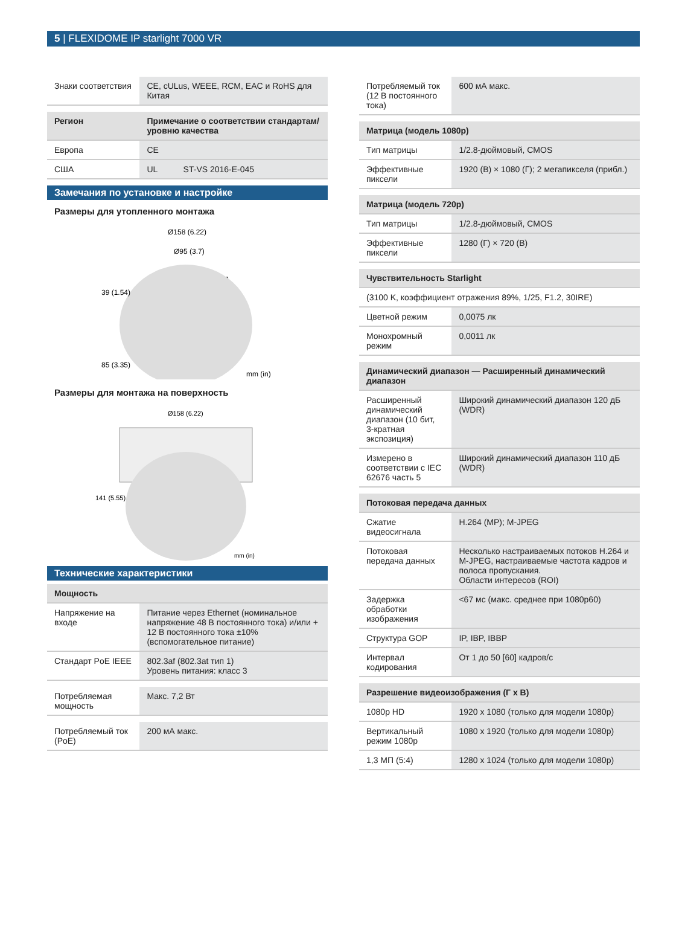5 | FLEXIDOME IP starlight 7000 VR
| Знаки соответствия | CE, cULus, WEEE, RCM, EAC и RoHS для Китая |
| Регион | Примечание о соответствии стандартам/уровню качества |
| --- | --- |
| Европа | CE |
| США | UL ST-VS 2016-E-045 |
Замечания по установке и настройке
Размеры для утопленного монтажа
Ø158 (6.22)
Ø95 (3.7)
mm (in)
39 (1.54)
85 (3.35)
Размеры для монтажа на поверхность
Ø158 (6.22)
141 (5.55)
mm (in)
Технические характеристики
| Мощность | |
| --- | --- |
| Напряжение на входе | Питание через Ethernet (номинальное напряжение 48 В постоянного тока) и/или + 12 В постоянного тока ±10% (вспомогательное питание) |
| Стандарт PoE IEEE | 802.3af (802.3at тип 1) Уровень питания: класс 3 |
| Потребляемая мощность | Макс. 7,2 Вт |
| Потребляемый ток (PoE) | 200 мА макс. |
| Потребляемый ток (12 В постоянного тока) | 600 мА макс. |
| Матрица (модель 1080p) | |
| --- | --- |
| Тип матрицы | 1/2.8-дюймовый, CMOS |
| Эффективные пиксели | 1920 (В) × 1080 (Г); 2 мегапикселя (прибл.) |
| Матрица (модель 720p) | |
| --- | --- |
| Тип матрицы | 1/2.8-дюймовый, CMOS |
| Эффективные пиксели | 1280 (Г) × 720 (В) |
| Чувствительность Starlight | |
| --- | --- |
| (3100 K, коэффициент отражения 89%, 1/25, F1.2, 30IRE) | |
| Цветной режим | 0,0075 лк |
| Монохромный режим | 0,0011 лк |
| Динамический диапазон — Расширенный динамический диапазон | |
| --- | --- |
| Расширенный динамический диапазон (10 бит, 3-кратная экспозиция) | Широкий динамический диапазон 120 дБ (WDR) |
| Измерено в соответствии с IEC 62676 часть 5 | Широкий динамический диапазон 110 дБ (WDR) |
| Потоковая передача данных | |
| --- | --- |
| Сжатие видеосигнала | H.264 (MP); M-JPEG |
| Потоковая передача данных | Несколько настраиваемых потоков H.264 и M-JPEG, настраиваемые частота кадров и полоса пропускания. Области интересов (ROI) |
| Задержка обработки изображения | <67 мс (макс. среднее при 1080p60) |
| Структура GOP | IP, IBP, IBBP |
| Интервал кодирования | От 1 до 50 [60] кадров/с |
| Разрешение видеоизображения (Г x В) | |
| --- | --- |
| 1080p HD | 1920 x 1080 (только для модели 1080p) |
| Вертикальный режим 1080p | 1080 x 1920 (только для модели 1080p) |
| 1,3 МП (5:4) | 1280 x 1024 (только для модели 1080p) |